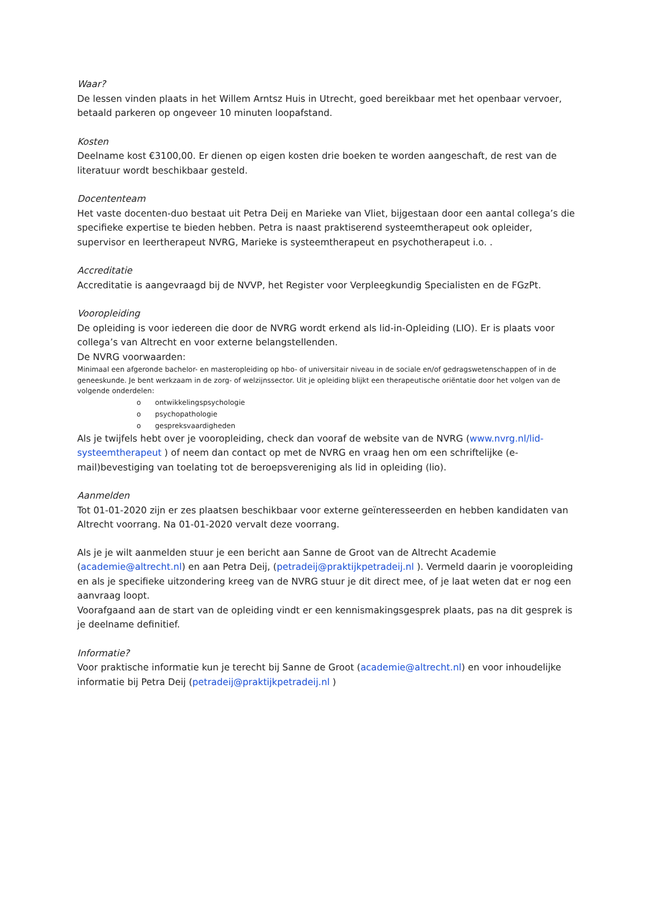Waar?
De lessen vinden plaats in het Willem Arntsz Huis in Utrecht, goed bereikbaar met het openbaar vervoer, betaald parkeren op ongeveer 10 minuten loopafstand.
Kosten
Deelname kost €3100,00. Er dienen op eigen kosten drie boeken te worden aangeschaft, de rest van de literatuur wordt beschikbaar gesteld.
Docententeam
Het vaste docenten-duo bestaat uit Petra Deij en Marieke van Vliet, bijgestaan door een aantal collega’s die specifieke expertise te bieden hebben. Petra is naast praktiserend systeemtherapeut ook opleider, supervisor en leertherapeut NVRG, Marieke is systeemtherapeut en psychotherapeut i.o. .
Accreditatie
Accreditatie is aangevraagd bij de NVVP, het Register voor Verpleegkundig Specialisten en de FGzPt.
Vooropleiding
De opleiding is voor iedereen die door de NVRG wordt erkend als lid-in-Opleiding (LIO). Er is plaats voor collega’s van Altrecht en voor externe belangstellenden.
De NVRG voorwaarden:
Minimaal een afgeronde bachelor- en masteropleiding op hbo- of universitair niveau in de sociale en/of gedragswetenschappen of in de geneeskunde. Je bent werkzaam in de zorg- of welzijnssector. Uit je opleiding blijkt een therapeutische oriëntatie door het volgen van de volgende onderdelen:
o ontwikkelingspsychologie
o psychopathologie
o gespreksvaardigheden
Als je twijfels hebt over je vooropleiding, check dan vooraf de website van de NVRG (www.nvrg.nl/lid-systeemtherapeut ) of neem dan contact op met de NVRG en vraag hen om een schriftelijke (e-mail)bevestiging van toelating tot de beroepsvereniging als lid in opleiding (lio).
Aanmelden
Tot 01-01-2020 zijn er zes plaatsen beschikbaar voor externe geïnteresseerden en hebben kandidaten van Altrecht voorrang. Na 01-01-2020 vervalt deze voorrang.
Als je je wilt aanmelden stuur je een bericht aan Sanne de Groot van de Altrecht Academie (academie@altrecht.nl) en aan Petra Deij, (petradeij@praktijkpetradeij.nl ). Vermeld daarin je vooropleiding en als je specifieke uitzondering kreeg van de NVRG stuur je dit direct mee, of je laat weten dat er nog een aanvraag loopt.
Voorafgaand aan de start van de opleiding vindt er een kennismakingsgesprek plaats, pas na dit gesprek is je deelname definitief.
Informatie?
Voor praktische informatie kun je terecht bij Sanne de Groot (academie@altrecht.nl) en voor inhoudelijke informatie bij Petra Deij (petradeij@praktijkpetradeij.nl )